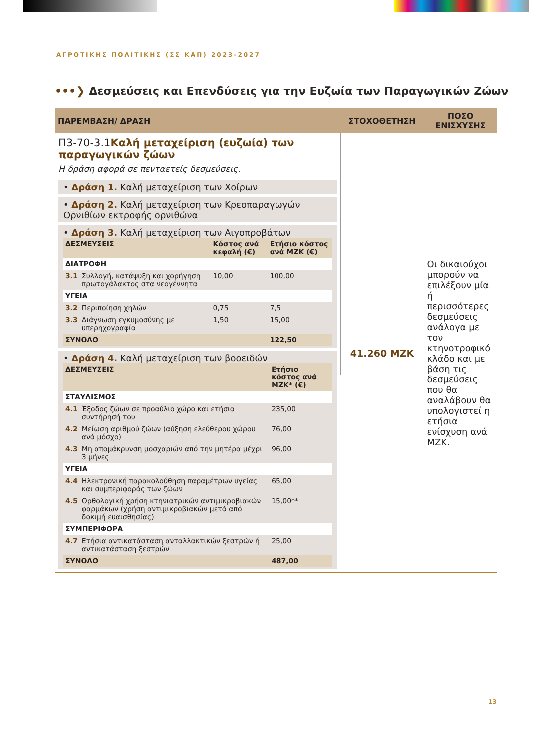ΑΓΡΟΤΙΚΗΣ ΠΟΛΙΤΙΚΗΣ (ΣΣ ΚΑΠ) 2023-2027
•••❯ Δεσμεύσεις και Επενδύσεις για την Ευζωία των Παραγωγικών Ζώων
| ΠΑΡΕΜΒΑΣΗ/ ΔΡΑΣΗ | ΣΤΟΧΟΘΕΤΗΣΗ | ΠΟΣΟ ΕΝΙΣΧΥΣΗΣ |
| --- | --- | --- |
| Π3-70-3.1 Καλή μεταχείριση (ευζωία) των παραγωγικών ζώων Η δράση αφορά σε πενταετείς δεσμεύσεις. • Δράση 1. Καλή μεταχείριση των Χοίρων • Δράση 2. Καλή μεταχείριση των Κρεοπαραγωγών Ορνιθίων εκτροφής ορνιθώνα • Δράση 3. Καλή μεταχείριση των Αιγοπροβάτων / ΔΕΣΜΕΥΣΕΙΣ / / Κόστος ανά κεφαλή (€) / Ετήσιο κόστος ανά ΜΖΚ (€) / / ΔΙΑΤΡΟΦΗ / / / / / 3.1 / Συλλογή, κατάψυξη και χορήγηση πρωτογάλακτος στα νεογέννητα / 10,00 / 100,00 / / ΥΓΕΙΑ / / / / / 3.2 / Περιποίηση χηλών / 0,75 / 7,5 / / 3.3 / Διάγνωση εγκυμοσύνης με υπερηχογραφία / 1,50 / 15,00 / / ΣΥΝΟΛΟ / / / 122,50 / • Δράση 4. Καλή μεταχείριση των βοοειδών / ΔΕΣΜΕΥΣΕΙΣ / / Ετήσιο κόστος ανά ΜΖΚ* (€) / / ΣΤΑΥΛΙΣΜΟΣ / / / / 4.1 / Έξοδος ζώων σε προαύλιο χώρο και ετήσια συντήρησή του / 235,00 / / 4.2 / Μείωση αριθμού ζώων (αύξηση ελεύθερου χώρου ανά μόσχο) / 76,00 / / 4.3 / Μη απομάκρυνση μοσχαριών από την μητέρα μέχρι 3 μήνες / 96,00 / / ΥΓΕΙΑ / / / / 4.4 / Ηλεκτρονική παρακολούθηση παραμέτρων υγείας και συμπεριφοράς των ζώων / 65,00 / / 4.5 / Ορθολογική χρήση κτηνιατρικών αντιμικροβιακών φαρμάκων (χρήση αντιμικροβιακών μετά από δοκιμή ευαισθησίας) / 15,00** / / ΣΥΜΠΕΡΙΦΟΡΑ / / / / 4.7 / Ετήσια αντικατάσταση ανταλλακτικών ξεστρών ή αντικατάσταση ξεστρών / 25,00 / / ΣΥΝΟΛΟ / / 487,00 / | 41.260 ΜΖΚ | Οι δικαιούχοι μπορούν να επιλέξουν μία ή περισσότερες δεσμεύσεις ανάλογα με τον κτηνοτροφικό κλάδο και με βάση τις δεσμεύσεις που θα αναλάβουν θα υπολογιστεί η ετήσια ενίσχυση ανά ΜΖΚ. |
13